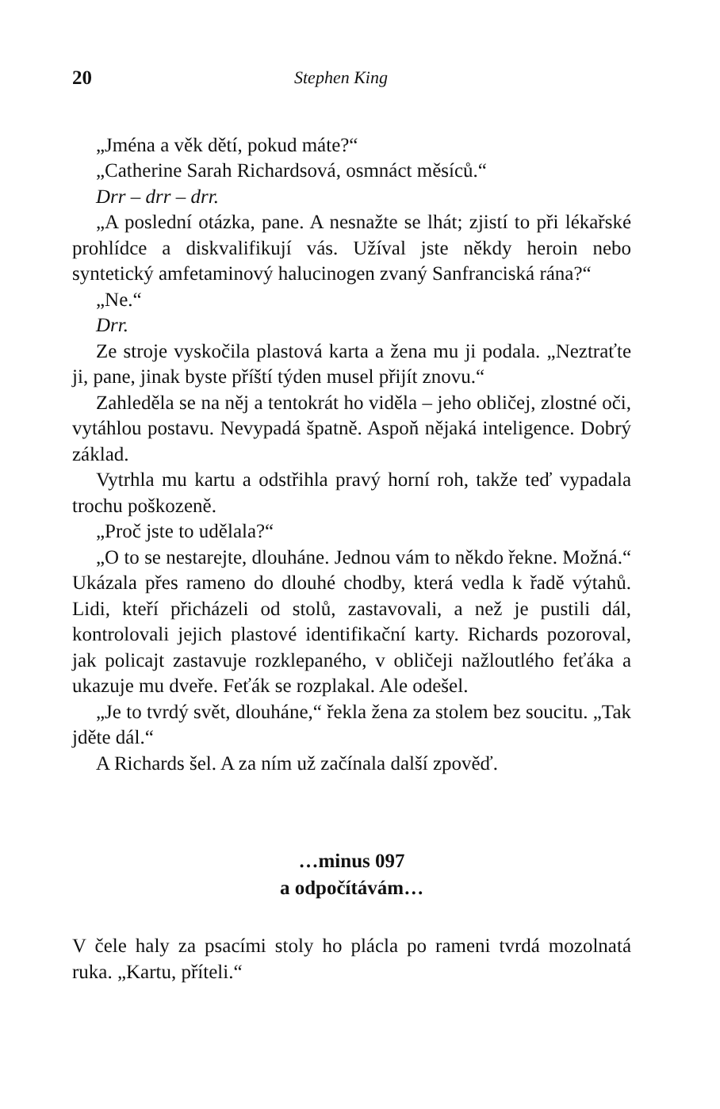20 Stephen King
„Jména a věk dětí, pokud máte?“
„Catherine Sarah Richardsová, osmnáct měsíců.“
Drr – drr – drr.
„A poslední otázka, pane. A nesnažte se lhát; zjistí to při lékařské prohlídce a diskvalifikují vás. Užíval jste někdy heroin nebo syntetický amfetaminový halucinogen zvaný Sanfranciská rána?“
„Ne.“
Drr.
Ze stroje vyskočila plastová karta a žena mu ji podala. „Neztraťte ji, pane, jinak byste příští týden musel přijít znovu.“
Zahleděla se na něj a tentokrát ho viděla – jeho obličej, zlostné oči, vytáhlou postavu. Nevypadá špatně. Aspoň nějaká inteligence. Dobrý základ.
Vytrhla mu kartu a odstřihla pravý horní roh, takže teď vypadala trochu poškozeně.
„Proč jste to udělala?“
„O to se nestarejte, dlouháne. Jednou vám to někdo řekne. Možná.“ Ukázala přes rameno do dlouhé chodby, která vedla k řadě výtahů. Lidi, kteří přicházeli od stolů, zastavovali, a než je pustili dál, kontrolovali jejich plastové identifikační karty. Richards pozoroval, jak policajt zastavuje rozklepaného, v obličeji nažloutlého feťáka a ukazuje mu dveře. Feťák se rozplakal. Ale odešel.
„Je to tvrdý svět, dlouháne,“ řekla žena za stolem bez soucitu. „Tak jděte dál.“
A Richards šel. A za ním už začínala další zpověď.
…minus 097
a odpočítávám…
V čele haly za psacími stoly ho plácla po rameni tvrdá mozolnatá ruka. „Kartu, příteli.“